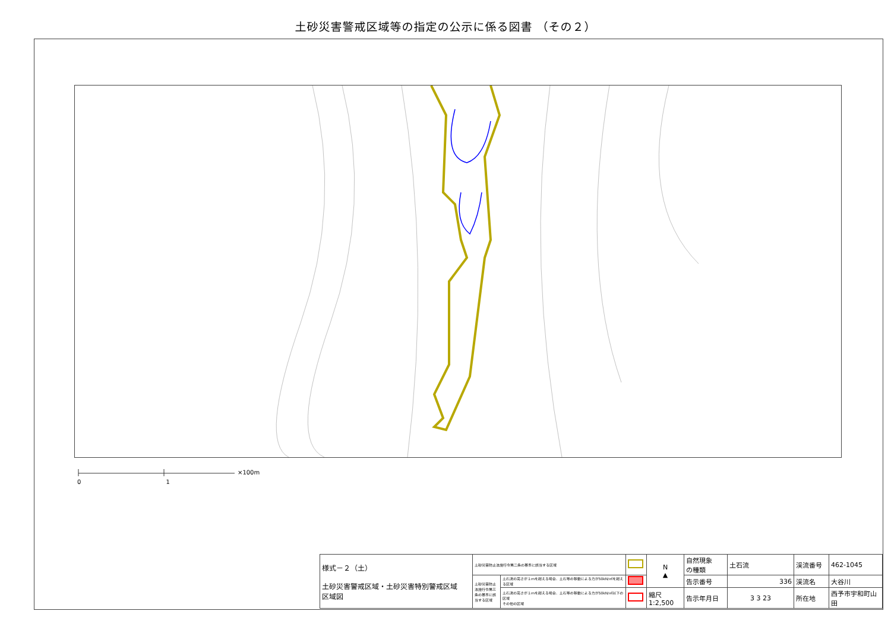土砂災害警戒区域等の指定の公示に係る図書 （その２）
×100m
0 1
| 様式－２（土） 土砂災害警戒区域・土砂災害特別警戒区域 区域図 | 土砂災害防止法施行令第二条の基準に該当する区域 | | | N ▲ | 自然現象 の種類 | 土石流 | 渓流番号 | 462-1045 |
| | 土砂災害防止法施行令第三条の基準に該当する区域 | 土石流の高さが１ｍを超える場合、土石等の移動による力が50kN/㎡を超える区域 | | | 告示番号 | 336 | 渓流名 | 大谷川 |
| | | 土石流の高さが１ｍを超える場合、土石等の移動による力が50kN/㎡以下の区域 その他の区域 | | 縮尺 1:2,500 | 告示年月日 | 3 3 23 | 所在地 | 西予市宇和町山田 |